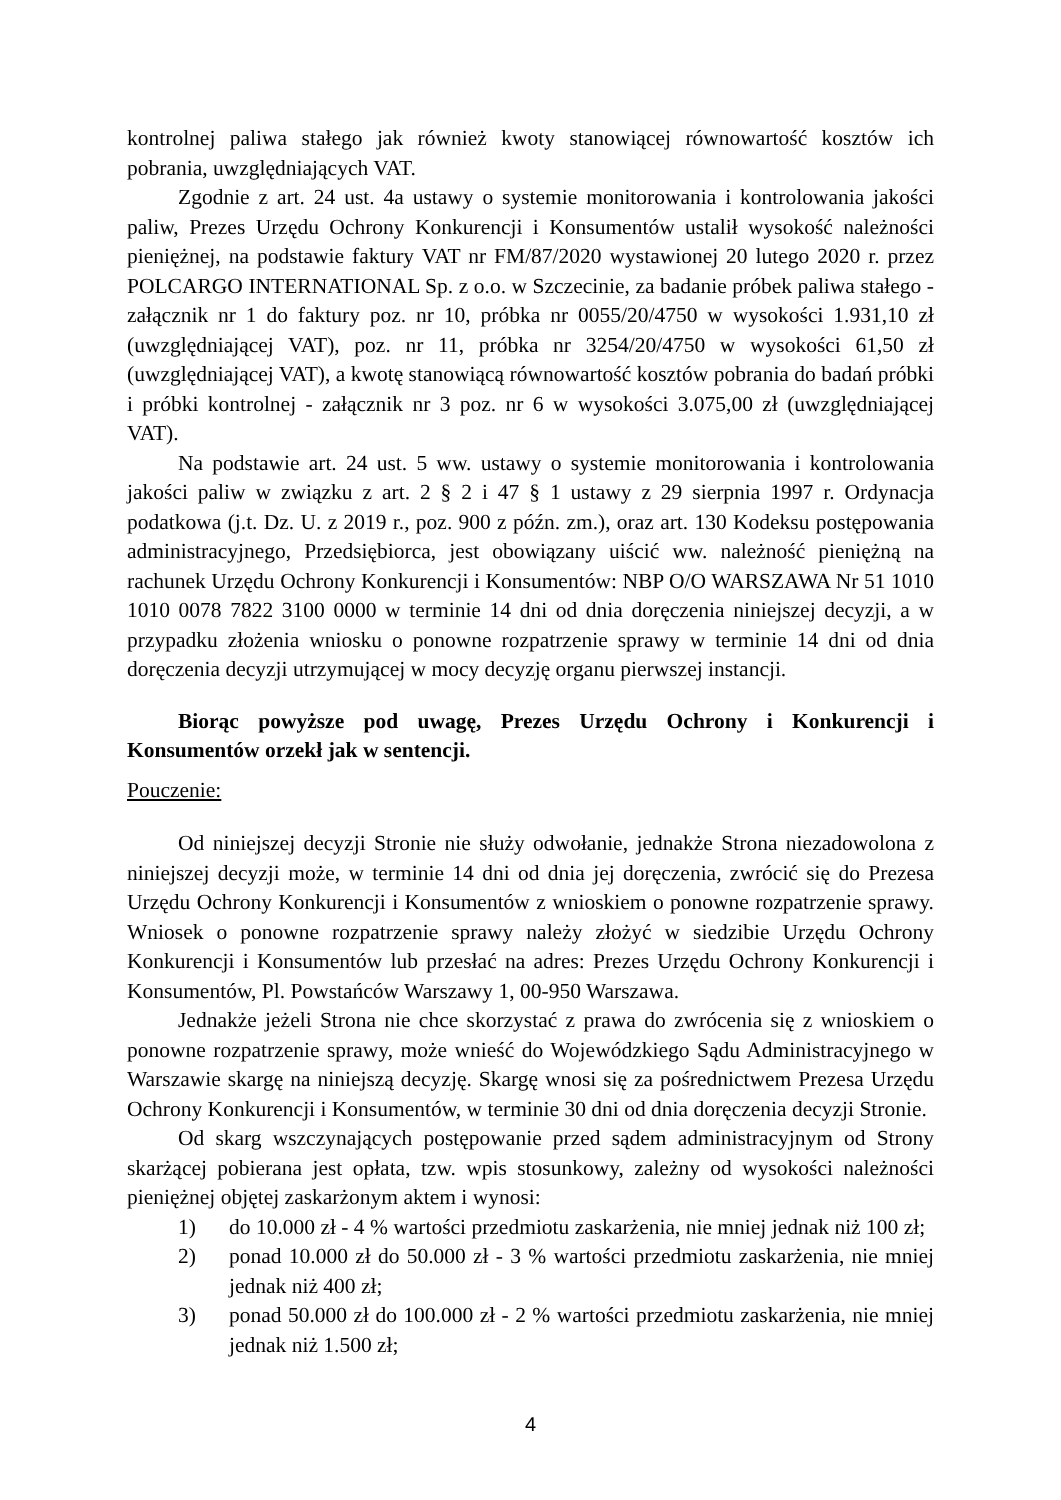kontrolnej paliwa stałego jak również kwoty stanowiącej równowartość kosztów ich pobrania, uwzględniających VAT.
Zgodnie z art. 24 ust. 4a ustawy o systemie monitorowania i kontrolowania jakości paliw, Prezes Urzędu Ochrony Konkurencji i Konsumentów ustalił wysokość należności pieniężnej, na podstawie faktury VAT nr FM/87/2020 wystawionej 20 lutego 2020 r. przez POLCARGO INTERNATIONAL Sp. z o.o. w Szczecinie, za badanie próbek paliwa stałego - załącznik nr 1 do faktury poz. nr 10, próbka nr 0055/20/4750 w wysokości 1.931,10 zł (uwzględniającej VAT), poz. nr 11, próbka nr 3254/20/4750 w wysokości 61,50 zł (uwzględniającej VAT), a kwotę stanowiącą równowartość kosztów pobrania do badań próbki i próbki kontrolnej - załącznik nr 3 poz. nr 6 w wysokości 3.075,00 zł (uwzględniającej VAT).
Na podstawie art. 24 ust. 5 ww. ustawy o systemie monitorowania i kontrolowania jakości paliw w związku z art. 2 § 2 i 47 § 1 ustawy z 29 sierpnia 1997 r. Ordynacja podatkowa (j.t. Dz. U. z 2019 r., poz. 900 z późn. zm.), oraz art. 130 Kodeksu postępowania administracyjnego, Przedsiębiorca, jest obowiązany uiścić ww. należność pieniężną na rachunek Urzędu Ochrony Konkurencji i Konsumentów: NBP O/O WARSZAWA Nr 51 1010 1010 0078 7822 3100 0000 w terminie 14 dni od dnia doręczenia niniejszej decyzji, a w przypadku złożenia wniosku o ponowne rozpatrzenie sprawy w terminie 14 dni od dnia doręczenia decyzji utrzymującej w mocy decyzję organu pierwszej instancji.
Biorąc powyższe pod uwagę, Prezes Urzędu Ochrony i Konkurencji i Konsumentów orzekł jak w sentencji.
Pouczenie:
Od niniejszej decyzji Stronie nie służy odwołanie, jednakże Strona niezadowolona z niniejszej decyzji może, w terminie 14 dni od dnia jej doręczenia, zwrócić się do Prezesa Urzędu Ochrony Konkurencji i Konsumentów z wnioskiem o ponowne rozpatrzenie sprawy. Wniosek o ponowne rozpatrzenie sprawy należy złożyć w siedzibie Urzędu Ochrony Konkurencji i Konsumentów lub przesłać na adres: Prezes Urzędu Ochrony Konkurencji i Konsumentów, Pl. Powstańców Warszawy 1, 00-950 Warszawa.
Jednakże jeżeli Strona nie chce skorzystać z prawa do zwrócenia się z wnioskiem o ponowne rozpatrzenie sprawy, może wnieść do Wojewódzkiego Sądu Administracyjnego w Warszawie skargę na niniejszą decyzję. Skargę wnosi się za pośrednictwem Prezesa Urzędu Ochrony Konkurencji i Konsumentów, w terminie 30 dni od dnia doręczenia decyzji Stronie.
Od skarg wszczynających postępowanie przed sądem administracyjnym od Strony skarżącej pobierana jest opłata, tzw. wpis stosunkowy, zależny od wysokości należności pieniężnej objętej zaskarżonym aktem i wynosi:
1) do 10.000 zł - 4 % wartości przedmiotu zaskarżenia, nie mniej jednak niż 100 zł;
2) ponad 10.000 zł do 50.000 zł - 3 % wartości przedmiotu zaskarżenia, nie mniej jednak niż 400 zł;
3) ponad 50.000 zł do 100.000 zł - 2 % wartości przedmiotu zaskarżenia, nie mniej jednak niż 1.500 zł;
4